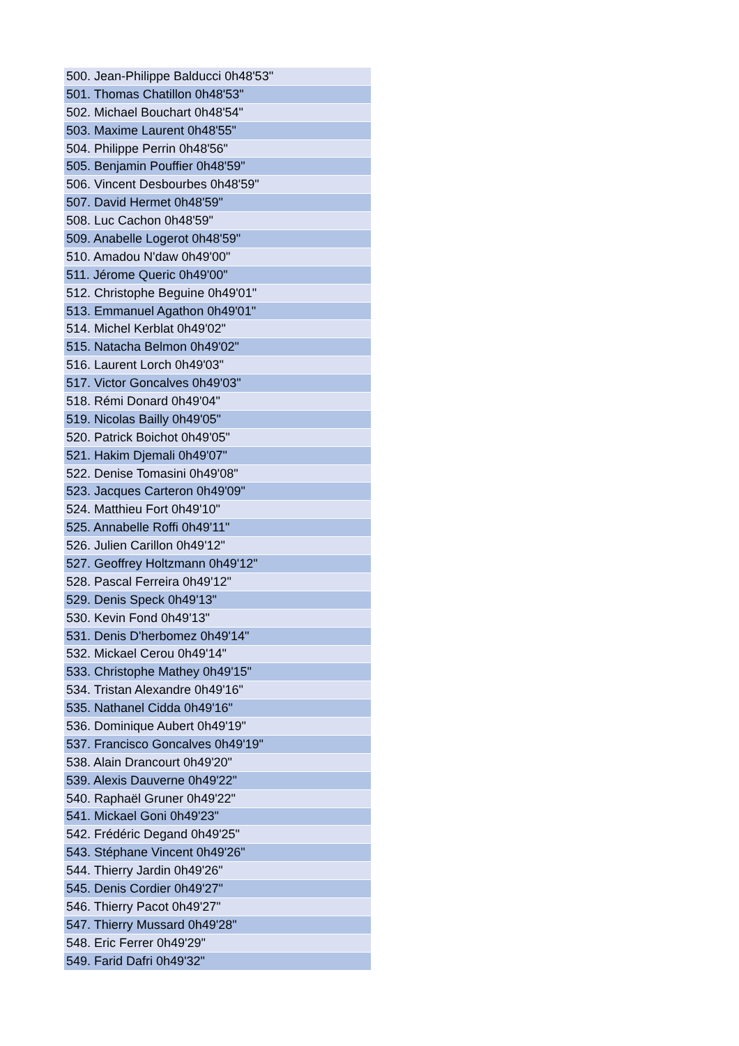| 500. Jean-Philippe Balducci 0h48'53" |
| 501. Thomas Chatillon 0h48'53" |
| 502. Michael Bouchart 0h48'54" |
| 503. Maxime Laurent 0h48'55" |
| 504. Philippe Perrin 0h48'56" |
| 505. Benjamin Pouffier 0h48'59" |
| 506. Vincent Desbourbes 0h48'59" |
| 507. David Hermet 0h48'59" |
| 508. Luc Cachon 0h48'59" |
| 509. Anabelle Logerot 0h48'59" |
| 510. Amadou N'daw 0h49'00" |
| 511. Jérome Queric 0h49'00" |
| 512. Christophe Beguine 0h49'01" |
| 513. Emmanuel Agathon 0h49'01" |
| 514. Michel Kerblat 0h49'02" |
| 515. Natacha Belmon 0h49'02" |
| 516. Laurent Lorch 0h49'03" |
| 517. Victor Goncalves 0h49'03" |
| 518. Rémi Donard 0h49'04" |
| 519. Nicolas Bailly 0h49'05" |
| 520. Patrick Boichot 0h49'05" |
| 521. Hakim Djemali 0h49'07" |
| 522. Denise Tomasini 0h49'08" |
| 523. Jacques Carteron 0h49'09" |
| 524. Matthieu Fort 0h49'10" |
| 525. Annabelle Roffi 0h49'11" |
| 526. Julien Carillon 0h49'12" |
| 527. Geoffrey Holtzmann 0h49'12" |
| 528. Pascal Ferreira 0h49'12" |
| 529. Denis Speck 0h49'13" |
| 530. Kevin Fond 0h49'13" |
| 531. Denis D'herbomez 0h49'14" |
| 532. Mickael Cerou 0h49'14" |
| 533. Christophe Mathey 0h49'15" |
| 534. Tristan Alexandre 0h49'16" |
| 535. Nathanel Cidda 0h49'16" |
| 536. Dominique Aubert 0h49'19" |
| 537. Francisco Goncalves 0h49'19" |
| 538. Alain Drancourt 0h49'20" |
| 539. Alexis Dauverne 0h49'22" |
| 540. Raphaël Gruner 0h49'22" |
| 541. Mickael Goni 0h49'23" |
| 542. Frédéric Degand 0h49'25" |
| 543. Stéphane Vincent 0h49'26" |
| 544. Thierry Jardin 0h49'26" |
| 545. Denis Cordier 0h49'27" |
| 546. Thierry Pacot 0h49'27" |
| 547. Thierry Mussard 0h49'28" |
| 548. Eric Ferrer 0h49'29" |
| 549. Farid Dafri 0h49'32" |